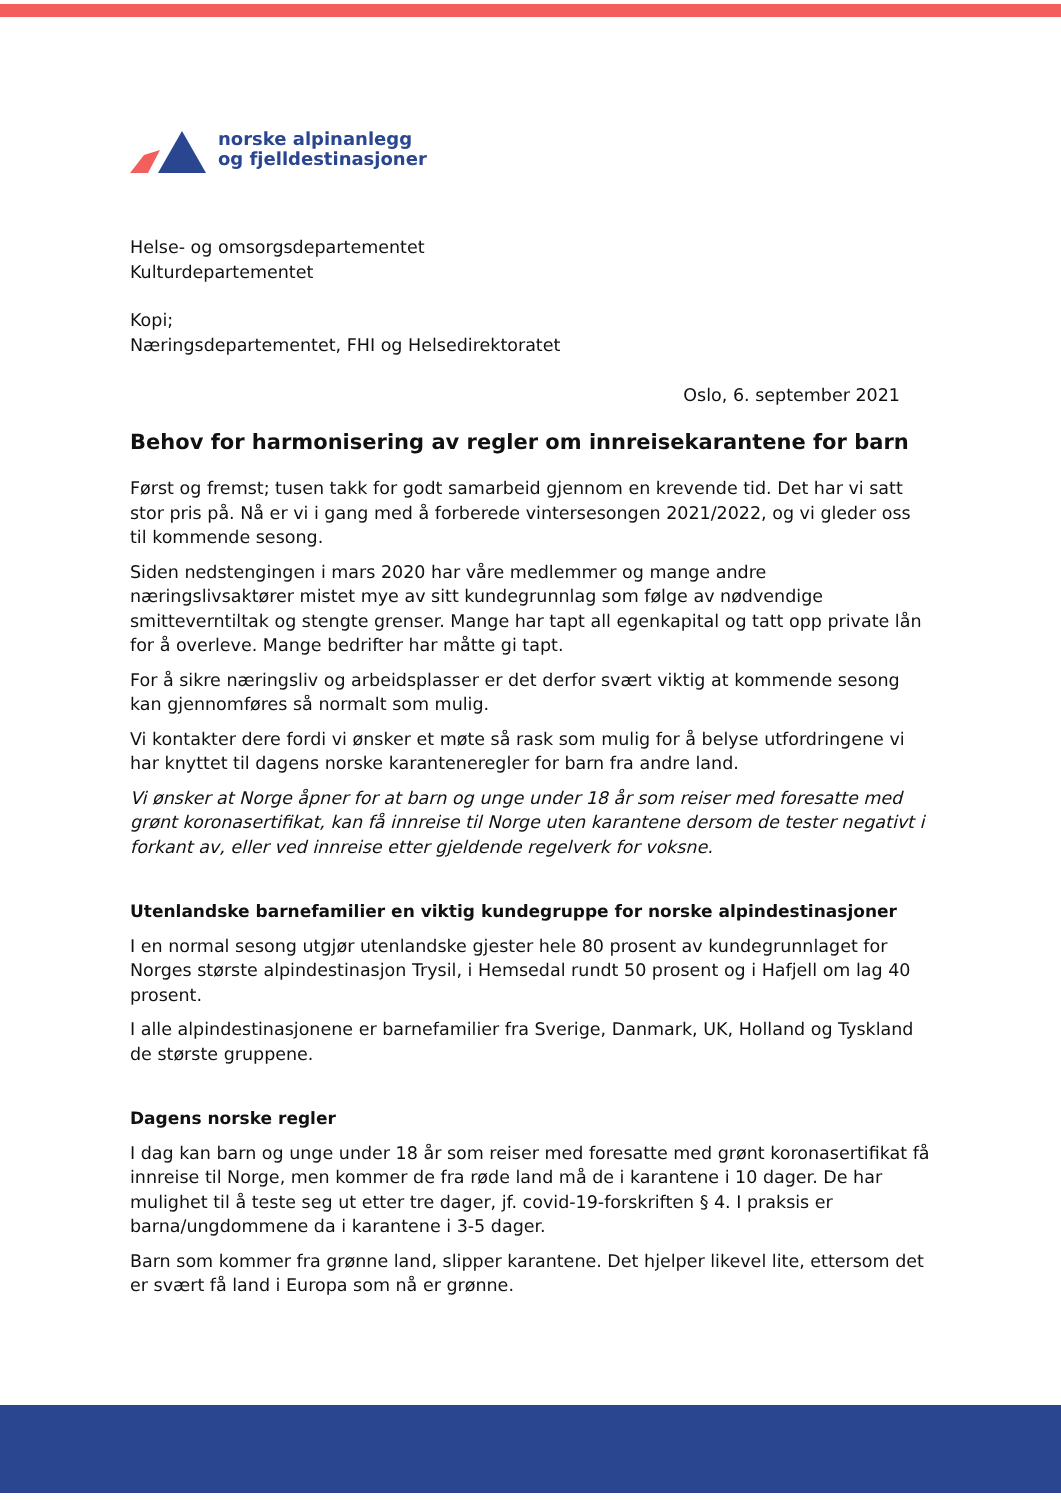norske alpinanlegg
og fjelldestinasjoner
Helse- og omsorgsdepartementet
Kulturdepartementet
Kopi;
Næringsdepartementet, FHI og Helsedirektoratet
Oslo, 6. september 2021
Behov for harmonisering av regler om innreisekarantene for barn
Først og fremst; tusen takk for godt samarbeid gjennom en krevende tid. Det har vi satt stor pris på. Nå er vi i gang med å forberede vintersesongen 2021/2022, og vi gleder oss til kommende sesong.
Siden nedstengingen i mars 2020 har våre medlemmer og mange andre næringslivsaktører mistet mye av sitt kundegrunnlag som følge av nødvendige smitteverntiltak og stengte grenser. Mange har tapt all egenkapital og tatt opp private lån for å overleve. Mange bedrifter har måtte gi tapt.
For å sikre næringsliv og arbeidsplasser er det derfor svært viktig at kommende sesong kan gjennomføres så normalt som mulig.
Vi kontakter dere fordi vi ønsker et møte så rask som mulig for å belyse utfordringene vi har knyttet til dagens norske karanteneregler for barn fra andre land.
Vi ønsker at Norge åpner for at barn og unge under 18 år som reiser med foresatte med grønt koronasertifikat, kan få innreise til Norge uten karantene dersom de tester negativt i forkant av, eller ved innreise etter gjeldende regelverk for voksne.
Utenlandske barnefamilier en viktig kundegruppe for norske alpindestinasjoner
I en normal sesong utgjør utenlandske gjester hele 80 prosent av kundegrunnlaget for Norges største alpindestinasjon Trysil, i Hemsedal rundt 50 prosent og i Hafjell om lag 40 prosent.
I alle alpindestinasjonene er barnefamilier fra Sverige, Danmark, UK, Holland og Tyskland de største gruppene.
Dagens norske regler
I dag kan barn og unge under 18 år som reiser med foresatte med grønt koronasertifikat få innreise til Norge, men kommer de fra røde land må de i karantene i 10 dager. De har mulighet til å teste seg ut etter tre dager, jf. covid-19-forskriften § 4. I praksis er barna/ungdommene da i karantene i 3-5 dager.
Barn som kommer fra grønne land, slipper karantene. Det hjelper likevel lite, ettersom det er svært få land i Europa som nå er grønne.